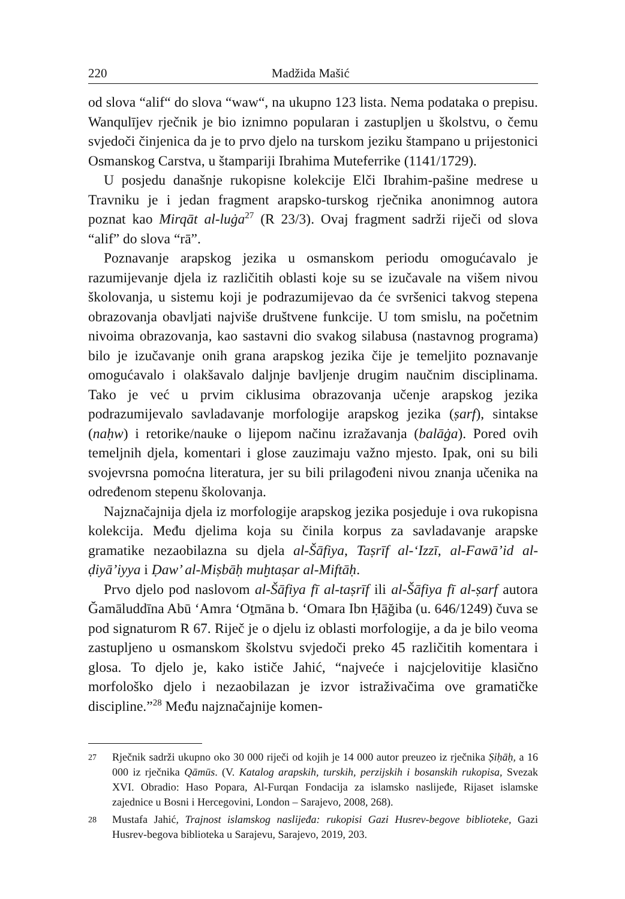220 Madžida Mašić
od slova “alif“ do slova “waw“, na ukupno 123 lista. Nema podataka o prepisu. Wanqulījev rječnik je bio iznimno popularan i zastupljen u školstvu, o čemu svjedoči činjenica da je to prvo djelo na turskom jeziku štampano u prijestonici Osmanskog Carstva, u štampariji Ibrahima Muteferrike (1141/1729).
U posjedu današnje rukopisne kolekcije Elči Ibrahim-pašine medrese u Travniku je i jedan fragment arapsko-turskog rječnika anonimnog autora poznat kao Mirqāt al-luġa<sup>27</sup> (R 23/3). Ovaj fragment sadrži riječi od slova “alif” do slova “rā”.
Poznavanje arapskog jezika u osmanskom periodu omogućavalo je razumijevanje djela iz različitih oblasti koje su se izučavale na višem nivou školovanja, u sistemu koji je podrazumijevao da će svršenici takvog stepena obrazovanja obavljati najviše društvene funkcije. U tom smislu, na početnim nivoima obrazovanja, kao sastavni dio svakog silabusa (nastavnog programa) bilo je izučavanje onih grana arapskog jezika čije je temeljito poznavanje omogućavalo i olakšavalo daljnje bavljenje drugim naučnim disciplinama. Tako je već u prvim ciklusima obrazovanja učenje arapskog jezika podrazumijevalo savladavanje morfologije arapskog jezika (ṣarf), sintakse (naḥw) i retorike/nauke o lijepom načinu izražavanja (balāġa). Pored ovih temeljnih djela, komentari i glose zauzimaju važno mjesto. Ipak, oni su bili svojevrsna pomoćna literatura, jer su bili prilagođeni nivou znanja učenika na određenom stepenu školovanja.
Najznačajnija djela iz morfologije arapskog jezika posjeduje i ova rukopisna kolekcija. Među djelima koja su činila korpus za savladavanje arapske gramatike nezaobilazna su djela al-Šāfiya, Taṣrīf al-‘Izzī, al-Fawā’id al-ḍiyā’iyya i Ḍaw’ al-Miṣbāḥ muḫtaṣar al-Miftāḥ.
Prvo djelo pod naslovom al-Šāfiya fī al-taṣrīf ili al-Šāfiya fī al-ṣarf autora Ğamāluddīna Abū ‘Amra ‘Oṯmāna b. ‘Omara Ibn Ḥāğiba (u. 646/1249) čuva se pod signaturom R 67. Riječ je o djelu iz oblasti morfologije, a da je bilo veoma zastupljeno u osmanskom školstvu svjedoči preko 45 različitih komentara i glosa. To djelo je, kako ističe Jahić, “najveće i najcjelovitije klasično morfološko djelo i nezaobilazan je izvor istraživačima ove gramatičke discipline.”<sup>28</sup> Među najznačajnije komen-
27 Rječnik sadrži ukupno oko 30 000 riječi od kojih je 14 000 autor preuzeo iz rječnika Ṣiḥāḥ, a 16 000 iz rječnika Qāmūs. (V. Katalog arapskih, turskih, perzijskih i bosanskih rukopisa, Svezak XVI. Obradio: Haso Popara, Al-Furqan Fondacija za islamsko naslijeđe, Rijaset islamske zajednice u Bosni i Hercegovini, London – Sarajevo, 2008, 268).
28 Mustafa Jahić, Trajnost islamskog naslijeđa: rukopisi Gazi Husrev-begove biblioteke, Gazi Husrev-begova biblioteka u Sarajevu, Sarajevo, 2019, 203.